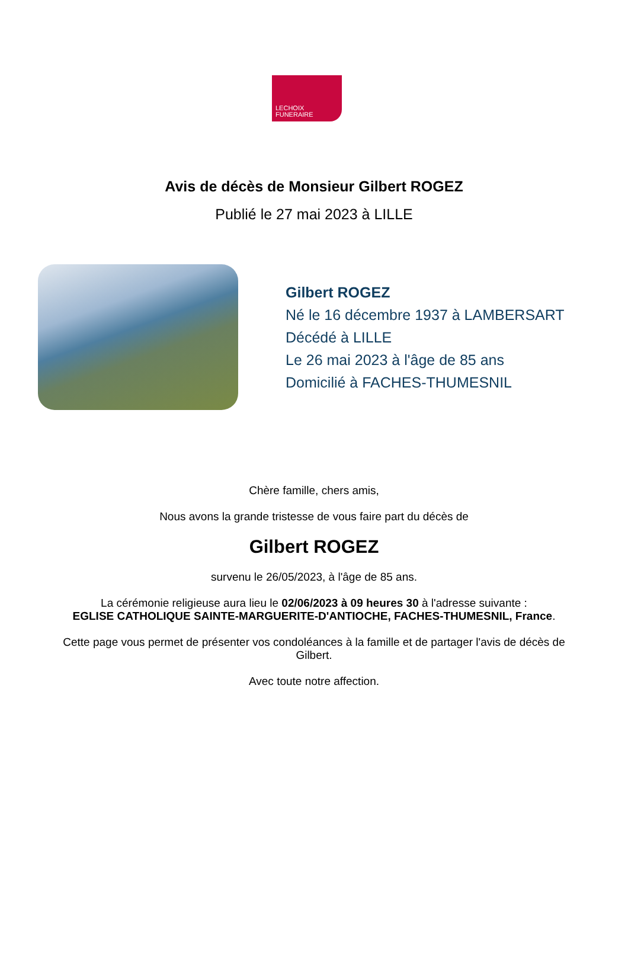LECHOIX
FUNERAIRE
Avis de décès de Monsieur Gilbert ROGEZ
Publié le 27 mai 2023 à LILLE
Gilbert ROGEZ
Né le 16 décembre 1937 à LAMBERSART
Décédé à LILLE
Le 26 mai 2023 à l'âge de 85 ans
Domicilié à FACHES-THUMESNIL
Chère famille, chers amis,
Nous avons la grande tristesse de vous faire part du décès de
Gilbert ROGEZ
survenu le 26/05/2023, à l'âge de 85 ans.
La cérémonie religieuse aura lieu le 02/06/2023 à 09 heures 30 à l'adresse suivante :
EGLISE CATHOLIQUE SAINTE-MARGUERITE-D'ANTIOCHE, FACHES-THUMESNIL, France.
Cette page vous permet de présenter vos condoléances à la famille et de partager l'avis de décès de Gilbert.
Avec toute notre affection.